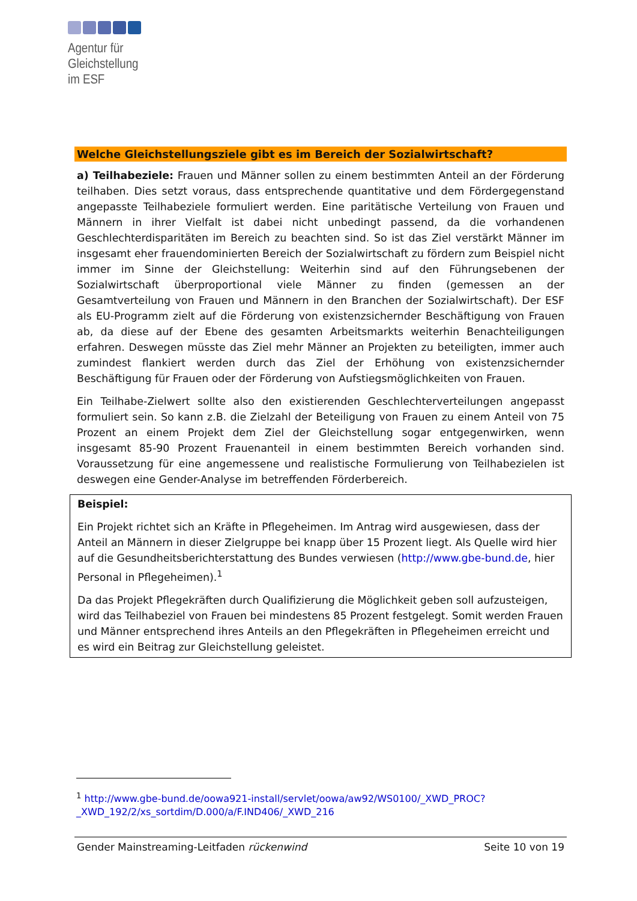Agentur für
Gleichstellung
im ESF
Welche Gleichstellungsziele gibt es im Bereich der Sozialwirtschaft?
a) Teilhabeziele: Frauen und Männer sollen zu einem bestimmten Anteil an der Förderung teilhaben. Dies setzt voraus, dass entsprechende quantitative und dem Fördergegenstand angepasste Teilhabeziele formuliert werden. Eine paritätische Verteilung von Frauen und Männern in ihrer Vielfalt ist dabei nicht unbedingt passend, da die vorhandenen Geschlechterdisparitäten im Bereich zu beachten sind. So ist das Ziel verstärkt Männer im insgesamt eher frauendominierten Bereich der Sozialwirtschaft zu fördern zum Beispiel nicht immer im Sinne der Gleichstellung: Weiterhin sind auf den Führungsebenen der Sozialwirtschaft überproportional viele Männer zu finden (gemessen an der Gesamtverteilung von Frauen und Männern in den Branchen der Sozialwirtschaft). Der ESF als EU-Programm zielt auf die Förderung von existenzsichernder Beschäftigung von Frauen ab, da diese auf der Ebene des gesamten Arbeitsmarkts weiterhin Benachteiligungen erfahren. Deswegen müsste das Ziel mehr Männer an Projekten zu beteiligten, immer auch zumindest flankiert werden durch das Ziel der Erhöhung von existenzsichernder Beschäftigung für Frauen oder der Förderung von Aufstiegsmöglichkeiten von Frauen.
Ein Teilhabe-Zielwert sollte also den existierenden Geschlechterverteilungen angepasst formuliert sein. So kann z.B. die Zielzahl der Beteiligung von Frauen zu einem Anteil von 75 Prozent an einem Projekt dem Ziel der Gleichstellung sogar entgegenwirken, wenn insgesamt 85-90 Prozent Frauenanteil in einem bestimmten Bereich vorhanden sind. Voraussetzung für eine angemessene und realistische Formulierung von Teilhabezielen ist deswegen eine Gender-Analyse im betreffenden Förderbereich.
Beispiel:
Ein Projekt richtet sich an Kräfte in Pflegeheimen. Im Antrag wird ausgewiesen, dass der Anteil an Männern in dieser Zielgruppe bei knapp über 15 Prozent liegt. Als Quelle wird hier auf die Gesundheitsberichterstattung des Bundes verwiesen (http://www.gbe-bund.de, hier Personal in Pflegeheimen).<sup>1</sup>
Da das Projekt Pflegekräften durch Qualifizierung die Möglichkeit geben soll aufzusteigen, wird das Teilhabeziel von Frauen bei mindestens 85 Prozent festgelegt. Somit werden Frauen und Männer entsprechend ihres Anteils an den Pflegekräften in Pflegeheimen erreicht und es wird ein Beitrag zur Gleichstellung geleistet.
<sup>1</sup> http://www.gbe-bund.de/oowa921-install/servlet/oowa/aw92/WS0100/_XWD_PROC?_XWD_192/2/xs_sortdim/D.000/a/F.IND406/_XWD_216
Gender Mainstreaming-Leitfaden rückenwind Seite 10 von 19